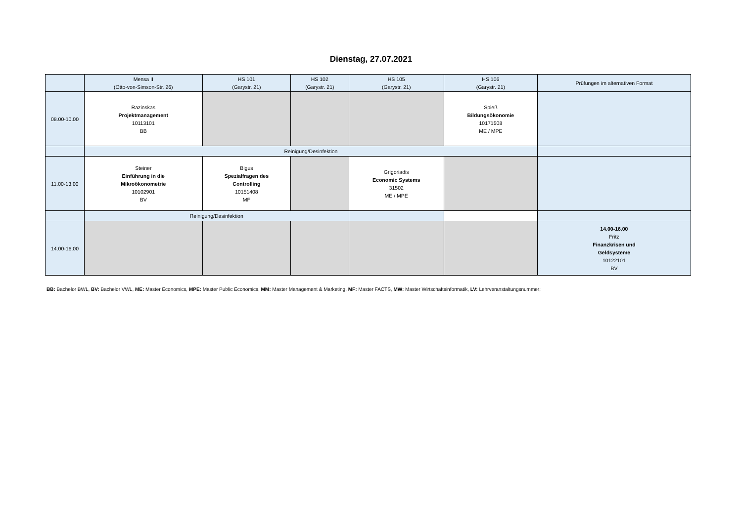Dienstag, 27.07.2021
| | Mensa II (Otto-von-Simson-Str. 26) | HS 101 (Garystr. 21) | HS 102 (Garystr. 21) | HS 105 (Garystr. 21) | HS 106 (Garystr. 21) | Prüfungen im alternativen Format |
| --- | --- | --- | --- | --- | --- | --- |
| 08.00-10.00 | Razinskas Projektmanagement 10113101 BB | | | | Spieß Bildungsökonomie 10171508 ME / MPE | |
| | Reinigung/Desinfektion | | | | | |
| 11.00-13.00 | Steiner Einführung in die Mikroökonometrie 10102901 BV | Bigus Spezialfragen des Controlling 10151408 MF | | Grigoriadis Economic Systems 31502 ME / MPE | | |
| | Reinigung/Desinfektion | | | | | |
| 14.00-16.00 | | | | | | 14.00-16.00 Fritz Finanzkrisen und Geldsysteme 10122101 BV |
BB: Bachelor BWL, BV: Bachelor VWL, ME: Master Economics, MPE: Master Public Economics, MM: Master Management & Marketing, MF: Master FACTS, MW: Master Wirtschaftsinformatik, LV: Lehrveranstaltungsnummer;